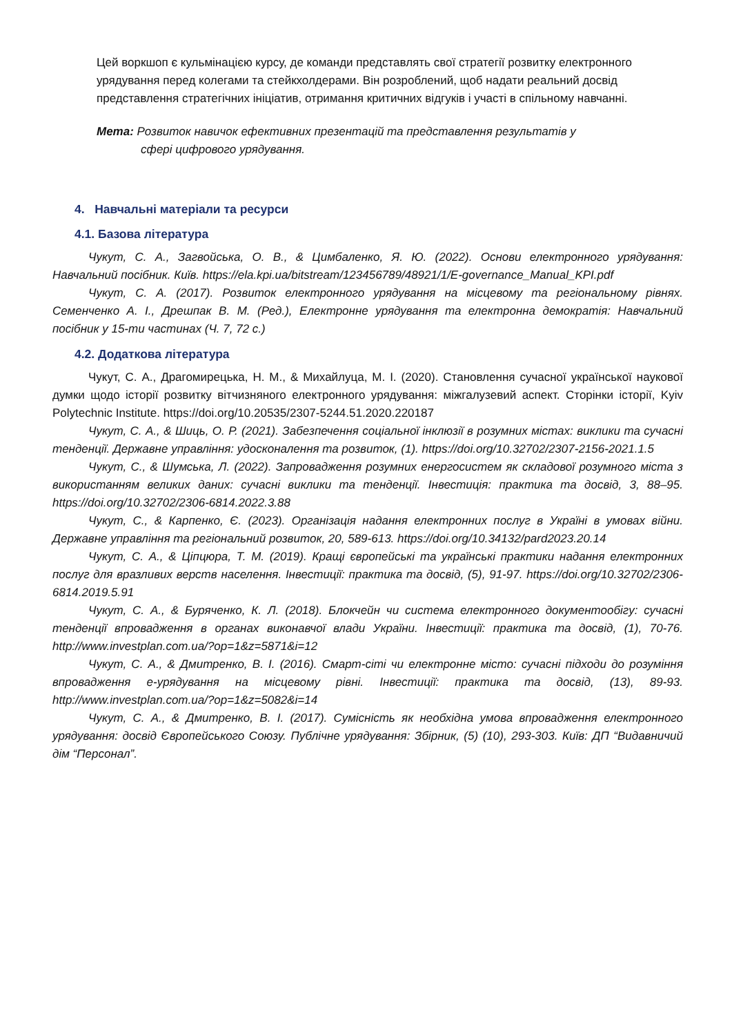Цей воркшоп є кульмінацією курсу, де команди представлять свої стратегії розвитку електронного урядування перед колегами та стейкхолдерами. Він розроблений, щоб надати реальний досвід представлення стратегічних ініціатив, отримання критичних відгуків і участі в спільному навчанні.
Мета: Розвиток навичок ефективних презентацій та представлення результатів у
сфері цифрового урядування.
4. Навчальні матеріали та ресурси
4.1. Базова література
Чукут, С. А., Загвойська, О. В., & Цимбаленко, Я. Ю. (2022). Основи електронного урядування: Навчальний посібник. Київ. https://ela.kpi.ua/bitstream/123456789/48921/1/E-governance_Manual_KPI.pdf
Чукут, С. А. (2017). Розвиток електронного урядування на місцевому та регіональному рівнях. Семенченко А. І., Дрешпак В. М. (Ред.), Електронне урядування та електронна демократія: Навчальний посібник у 15-ти частинах (Ч. 7, 72 с.)
4.2. Додаткова література
Чукут, С. А., Драгомирецька, Н. М., & Михайлуца, М. І. (2020). Становлення сучасної української наукової думки щодо історії розвитку вітчизняного електронного урядування: міжгалузевий аспект. Сторінки історії, Kyiv Polytechnic Institute. https://doi.org/10.20535/2307-5244.51.2020.220187
Чукут, С. А., & Шиць, О. Р. (2021). Забезпечення соціальної інклюзії в розумних містах: виклики та сучасні тенденції. Державне управління: удосконалення та розвиток, (1). https://doi.org/10.32702/2307-2156-2021.1.5
Чукут, С., & Шумська, Л. (2022). Запровадження розумних енергосистем як складової розумного міста з використанням великих даних: сучасні виклики та тенденції. Інвестиція: практика та досвід, 3, 88–95. https://doi.org/10.32702/2306-6814.2022.3.88
Чукут, С., & Карпенко, Є. (2023). Організація надання електронних послуг в Україні в умовах війни. Державне управління та регіональний розвиток, 20, 589-613. https://doi.org/10.34132/pard2023.20.14
Чукут, С. А., & Ціпцюра, Т. М. (2019). Кращі європейські та українські практики надання електронних послуг для вразливих верств населення. Інвестиції: практика та досвід, (5), 91-97. https://doi.org/10.32702/2306-6814.2019.5.91
Чукут, С. А., & Буряченко, К. Л. (2018). Блокчейн чи система електронного документообігу: сучасні тенденції впровадження в органах виконавчої влади України. Інвестиції: практика та досвід, (1), 70-76. http://www.investplan.com.ua/?op=1&z=5871&i=12
Чукут, С. А., & Дмитренко, В. І. (2016). Смарт-сіті чи електронне місто: сучасні підходи до розуміння впровадження е-урядування на місцевому рівні. Інвестиції: практика та досвід, (13), 89-93. http://www.investplan.com.ua/?op=1&z=5082&i=14
Чукут, С. А., & Дмитренко, В. І. (2017). Сумісність як необхідна умова впровадження електронного урядування: досвід Європейського Союзу. Публічне урядування: Збірник, (5) (10), 293-303. Київ: ДП “Видавничий дім “Персонал”.